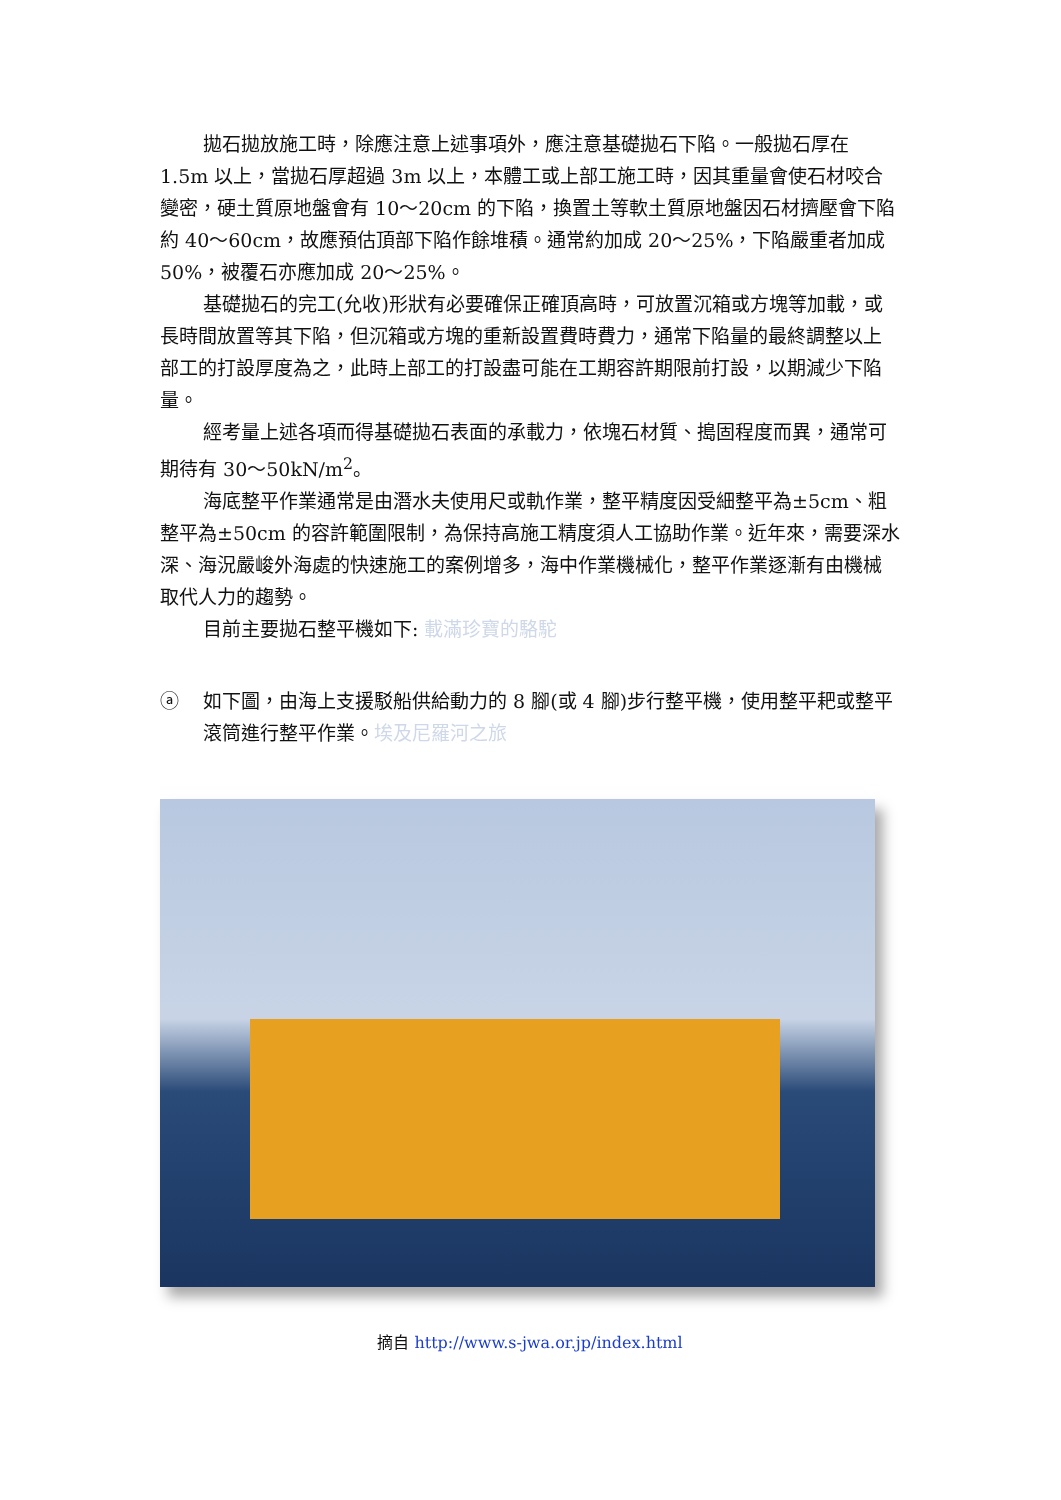拋石拋放施工時，除應注意上述事項外，應注意基礎拋石下陷。一般拋石厚在 1.5m 以上，當拋石厚超過 3m 以上，本體工或上部工施工時，因其重量會使石材咬合變密，硬土質原地盤會有 10～20cm 的下陷，換置土等軟土質原地盤因石材擠壓會下陷約 40～60cm，故應預估頂部下陷作餘堆積。通常約加成 20～25%，下陷嚴重者加成 50%，被覆石亦應加成 20～25%。
基礎拋石的完工(允收)形狀有必要確保正確頂高時，可放置沉箱或方塊等加載，或長時間放置等其下陷，但沉箱或方塊的重新設置費時費力，通常下陷量的最終調整以上部工的打設厚度為之，此時上部工的打設盡可能在工期容許期限前打設，以期減少下陷量。
經考量上述各項而得基礎拋石表面的承載力，依塊石材質、搗固程度而異，通常可期待有 30～50kN/m<sup>2</sup>。
海底整平作業通常是由潛水夫使用尺或軌作業，整平精度因受細整平為±5cm、粗整平為±50cm 的容許範圍限制，為保持高施工精度須人工協助作業。近年來，需要深水深、海況嚴峻外海處的快速施工的案例增多，海中作業機械化，整平作業逐漸有由機械取代人力的趨勢。
目前主要拋石整平機如下: 載滿珍寶的駱駝
ⓐ 如下圖，由海上支援駁船供給動力的 8 腳(或 4 腳)步行整平機，使用整平耙或整平滾筒進行整平作業。埃及尼羅河之旅
摘自 http://www.s-jwa.or.jp/index.html